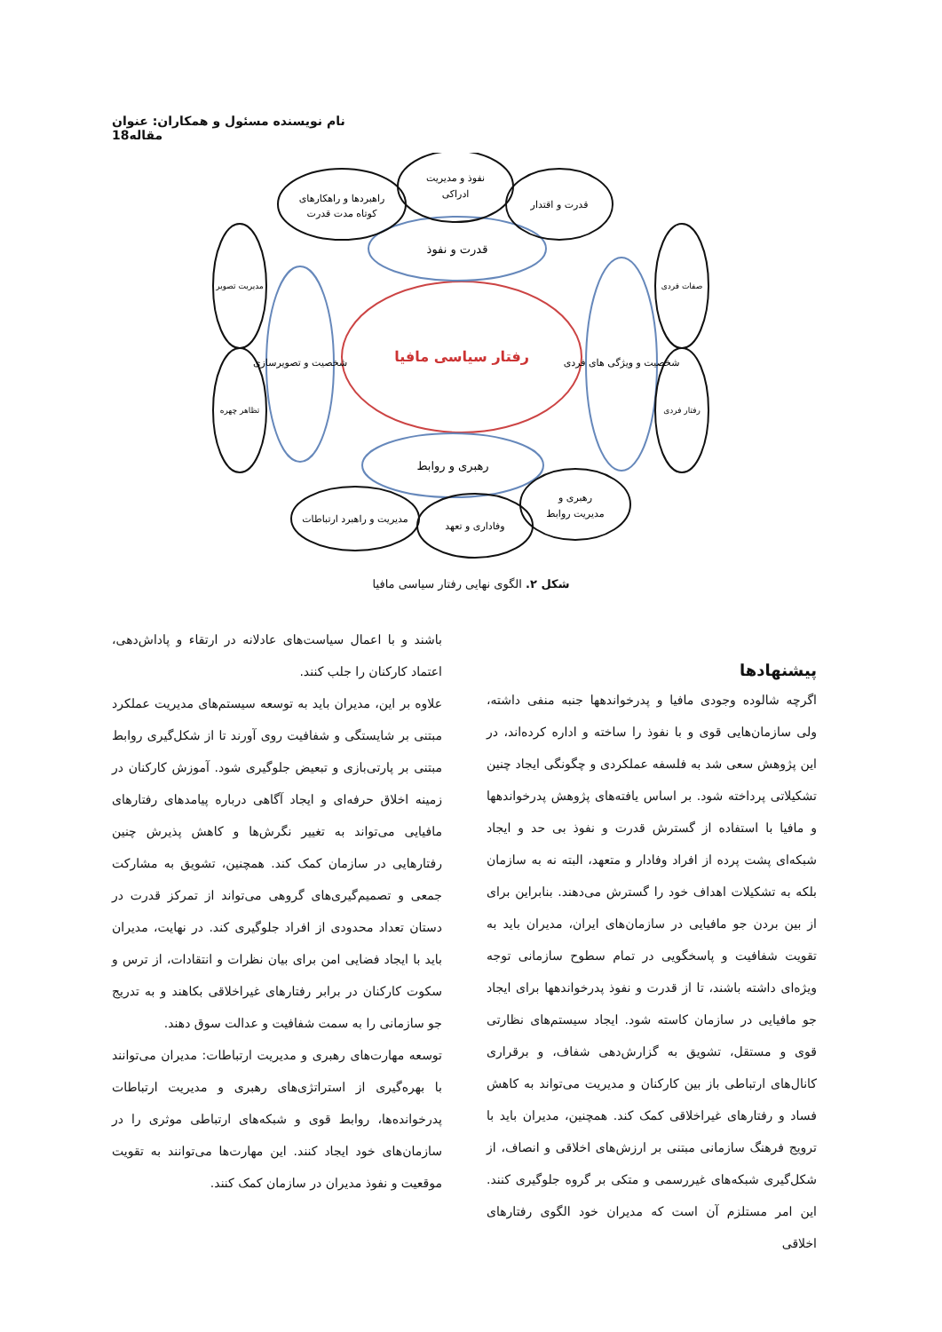نام نویسنده مسئول و همکاران: عنوان مقاله18
رفتار سیاسی مافیا
قدرت و نفوذ
رهبری و روابط
راهبردها و راهکارهای
کوتاه مدت قدرت
نفوذ و مدیریت
ادراکی
قدرت و اقتدار
مدیریت تصویر
تظاهر چهره
شخصیت و تصویرسازی
شخصیت و ویژگی های فردی
صفات فردی
رفتار فردی
مدیریت و راهبرد ارتباطات
وفاداری و تعهد
رهبری و
مدیریت روابط
شکل ۲. الگوی نهایی رفتار سیاسی مافیا
پیشنهادها
اگرچه شالوده وجودی مافیا و پدرخواندهها جنبه منفی داشته، ولی سازمان‌هایی قوی و با نفوذ را ساخته و اداره کرده‌اند، در این پژوهش سعی شد به فلسفه عملکردی و چگونگی ایجاد چنین تشکیلاتی پرداخته شود. بر اساس یافته‌های پژوهش پدرخواندهها و مافیا با استفاده از گسترش قدرت و نفوذ بی حد و ایجاد شبکه‌ای پشت پرده از افراد وفادار و متعهد، البته نه به سازمان بلکه به تشکیلات اهداف خود را گسترش می‌دهند. بنابراین برای از بین بردن جو مافیایی در سازمان‌های ایران، مدیران باید به تقویت شفافیت و پاسخگویی در تمام سطوح سازمانی توجه ویژه‌ای داشته باشند، تا از قدرت و نفوذ پدرخواندهها برای ایجاد جو مافیایی در سازمان کاسته شود. ایجاد سیستم‌های نظارتی قوی و مستقل، تشویق به گزارش‌دهی شفاف، و برقراری کانال‌های ارتباطی باز بین کارکنان و مدیریت می‌تواند به کاهش فساد و رفتارهای غیراخلاقی کمک کند. همچنین، مدیران باید با ترویج فرهنگ سازمانی مبتنی بر ارزش‌های اخلاقی و انصاف، از شکل‌گیری شبکه‌های غیررسمی و متکی بر گروه جلوگیری کنند. این امر مستلزم آن است که مدیران خود الگوی رفتارهای اخلاقی
باشند و با اعمال سیاست‌های عادلانه در ارتقاء و پاداش‌دهی، اعتماد کارکنان را جلب کنند.
علاوه بر این، مدیران باید به توسعه سیستم‌های مدیریت عملکرد مبتنی بر شایستگی و شفافیت روی آورند تا از شکل‌گیری روابط مبتنی بر پارتی‌بازی و تبعیض جلوگیری شود. آموزش کارکنان در زمینه اخلاق حرفه‌ای و ایجاد آگاهی درباره پیامدهای رفتارهای مافیایی می‌تواند به تغییر نگرش‌ها و کاهش پذیرش چنین رفتارهایی در سازمان کمک کند. همچنین، تشویق به مشارکت جمعی و تصمیم‌گیری‌های گروهی می‌تواند از تمرکز قدرت در دستان تعداد محدودی از افراد جلوگیری کند. در نهایت، مدیران باید با ایجاد فضایی امن برای بیان نظرات و انتقادات، از ترس و سکوت کارکنان در برابر رفتارهای غیراخلاقی بکاهند و به تدریج جو سازمانی را به سمت شفافیت و عدالت سوق دهند.
توسعه مهارت‌های رهبری و مدیریت ارتباطات: مدیران می‌توانند با بهره‌گیری از استراتژی‌های رهبری و مدیریت ارتباطات پدرخوانده‌ها، روابط قوی و شبکه‌های ارتباطی موثری را در سازمان‌های خود ایجاد کنند. این مهارت‌ها می‌توانند به تقویت موقعیت و نفوذ مدیران در سازمان کمک کنند.